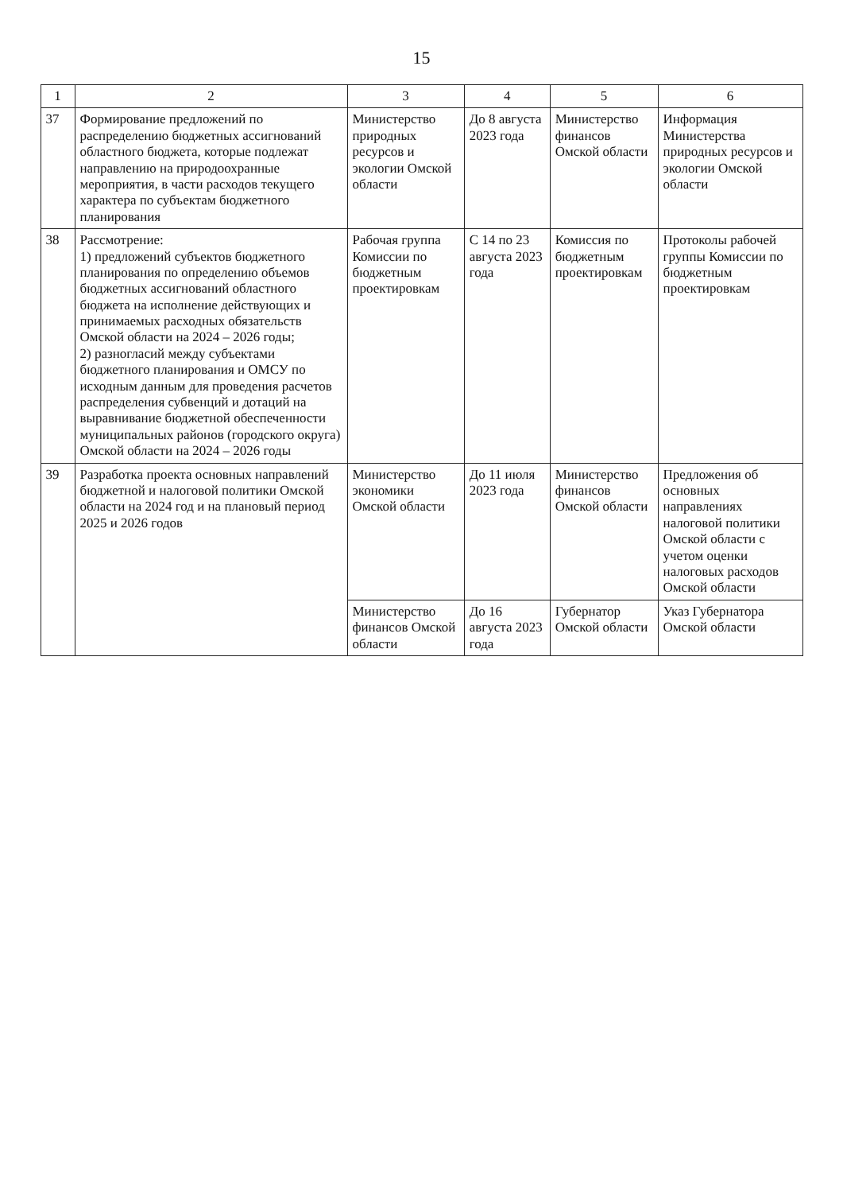15
| 1 | 2 | 3 | 4 | 5 | 6 |
| --- | --- | --- | --- | --- | --- |
| 37 | Формирование предложений по распределению бюджетных ассигнований областного бюджета, которые подлежат направлению на природоохранные мероприятия, в части расходов текущего характера по субъектам бюджетного планирования | Министерство природных ресурсов и экологии Омской области | До 8 августа 2023 года | Министерство финансов Омской области | Информация Министерства природных ресурсов и экологии Омской области |
| 38 | Рассмотрение: 1) предложений субъектов бюджетного планирования по определению объемов бюджетных ассигнований областного бюджета на исполнение действующих и принимаемых расходных обязательств Омской области на 2024 – 2026 годы; 2) разногласий между субъектами бюджетного планирования и ОМСУ по исходным данным для проведения расчетов распределения субвенций и дотаций на выравнивание бюджетной обеспеченности муниципальных районов (городского округа) Омской области на 2024 – 2026 годы | Рабочая группа Комиссии по бюджетным проектировкам | С 14 по 23 августа 2023 года | Комиссия по бюджетным проектировкам | Протоколы рабочей группы Комиссии по бюджетным проектировкам |
| 39 | Разработка проекта основных направлений бюджетной и налоговой политики Омской области на 2024 год и на плановый период 2025 и 2026 годов | Министерство экономики Омской области | До 11 июля 2023 года | Министерство финансов Омской области | Предложения об основных направлениях налоговой политики Омской области с учетом оценки налоговых расходов Омской области |
| | | Министерство финансов Омской области | До 16 августа 2023 года | Губернатор Омской области | Указ Губернатора Омской области |